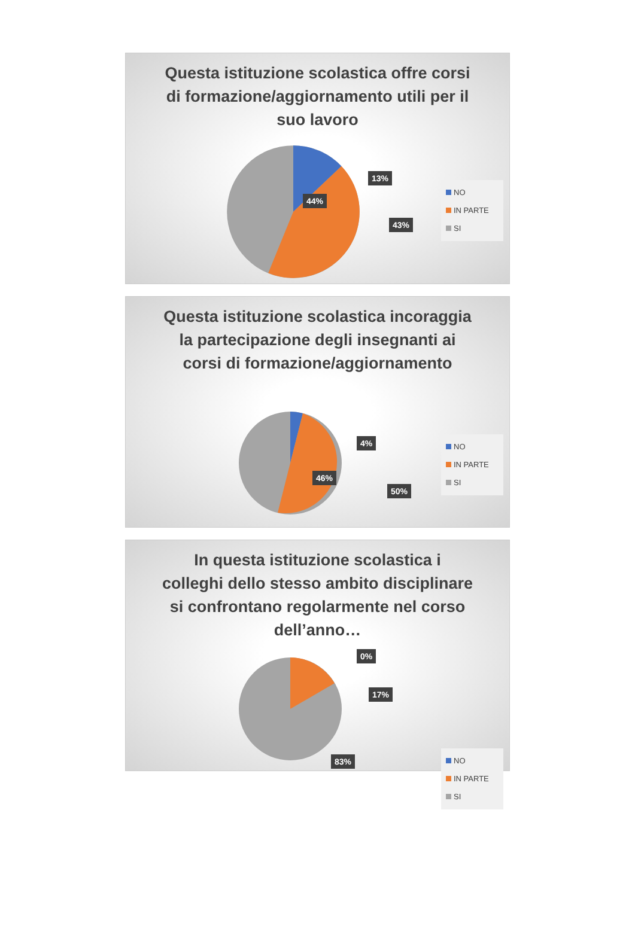Questa istituzione scolastica offre corsi di formazione/aggiornamento utili per il suo lavoro
13%
44%
43%
NO
IN PARTE
SI
Questa istituzione scolastica incoraggia la partecipazione degli insegnanti ai corsi di formazione/aggiornamento
4%
46%
50%
NO
IN PARTE
SI
In questa istituzione scolastica i colleghi dello stesso ambito disciplinare si confrontano regolarmente nel corso dell’anno…
0%
17%
83%
NO
IN PARTE
SI